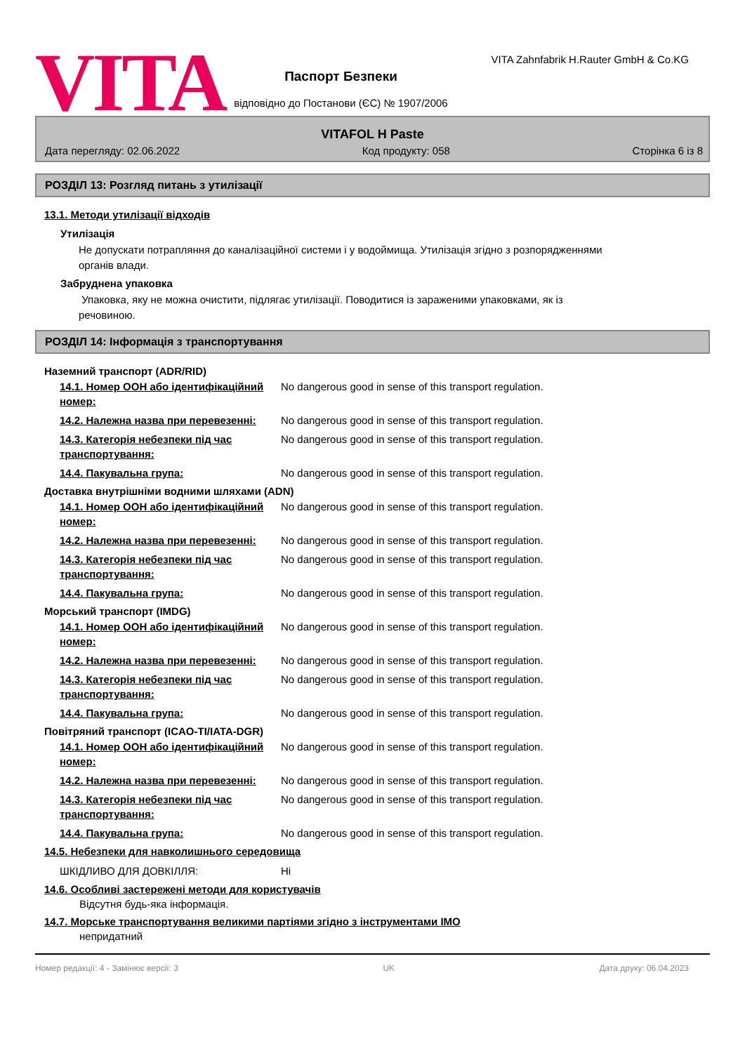VITA
Паспорт Безпеки
відповідно до Постанови (ЄС) № 1907/2006
VITA Zahnfabrik H.Rauter GmbH & Co.KG
VITAFOL H Paste
Дата перегляду: 02.06.2022 Код продукту: 058 Сторінка 6 із 8
РОЗДІЛ 13: Розгляд питань з утилізації
13.1. Методи утилізації відходів
Утилізація
Не допускати потрапляння до каналізаційної системи і у водоймища. Утилізація згідно з розпорядженнями
органів влади.
Забруднена упаковка
Упаковка, яку не можна очистити, підлягає утилізації. Поводитися із зараженими упаковками, як із
речовиною.
РОЗДІЛ 14: Інформація з транспортування
Наземний транспорт (ADR/RID)
| 14.1. Номер ООН або ідентифікаційний номер: | No dangerous good in sense of this transport regulation. |
| 14.2. Належна назва при перевезенні: | No dangerous good in sense of this transport regulation. |
| 14.3. Категорія небезпеки під час транспортування: | No dangerous good in sense of this transport regulation. |
| 14.4. Пакувальна група: | No dangerous good in sense of this transport regulation. |
Доставка внутрішніми водними шляхами (ADN)
| 14.1. Номер ООН або ідентифікаційний номер: | No dangerous good in sense of this transport regulation. |
| 14.2. Належна назва при перевезенні: | No dangerous good in sense of this transport regulation. |
| 14.3. Категорія небезпеки під час транспортування: | No dangerous good in sense of this transport regulation. |
| 14.4. Пакувальна група: | No dangerous good in sense of this transport regulation. |
Морський транспорт (IMDG)
| 14.1. Номер ООН або ідентифікаційний номер: | No dangerous good in sense of this transport regulation. |
| 14.2. Належна назва при перевезенні: | No dangerous good in sense of this transport regulation. |
| 14.3. Категорія небезпеки під час транспортування: | No dangerous good in sense of this transport regulation. |
| 14.4. Пакувальна група: | No dangerous good in sense of this transport regulation. |
Повітряний транспорт (ICAO-TI/IATA-DGR)
| 14.1. Номер ООН або ідентифікаційний номер: | No dangerous good in sense of this transport regulation. |
| 14.2. Належна назва при перевезенні: | No dangerous good in sense of this transport regulation. |
| 14.3. Категорія небезпеки під час транспортування: | No dangerous good in sense of this transport regulation. |
| 14.4. Пакувальна група: | No dangerous good in sense of this transport regulation. |
14.5. Небезпеки для навколишнього середовища
| ШКІДЛИВО ДЛЯ ДОВКІЛЛЯ: | Ні |
14.6. Особливі застережені методи для користувачів
Відсутня будь-яка інформація.
14.7. Морське транспортування великими партіями згідно з інструментами IMO
непридатний
Номер редакції: 4 - Замінює версії: 3 UK Дата друку: 06.04.2023